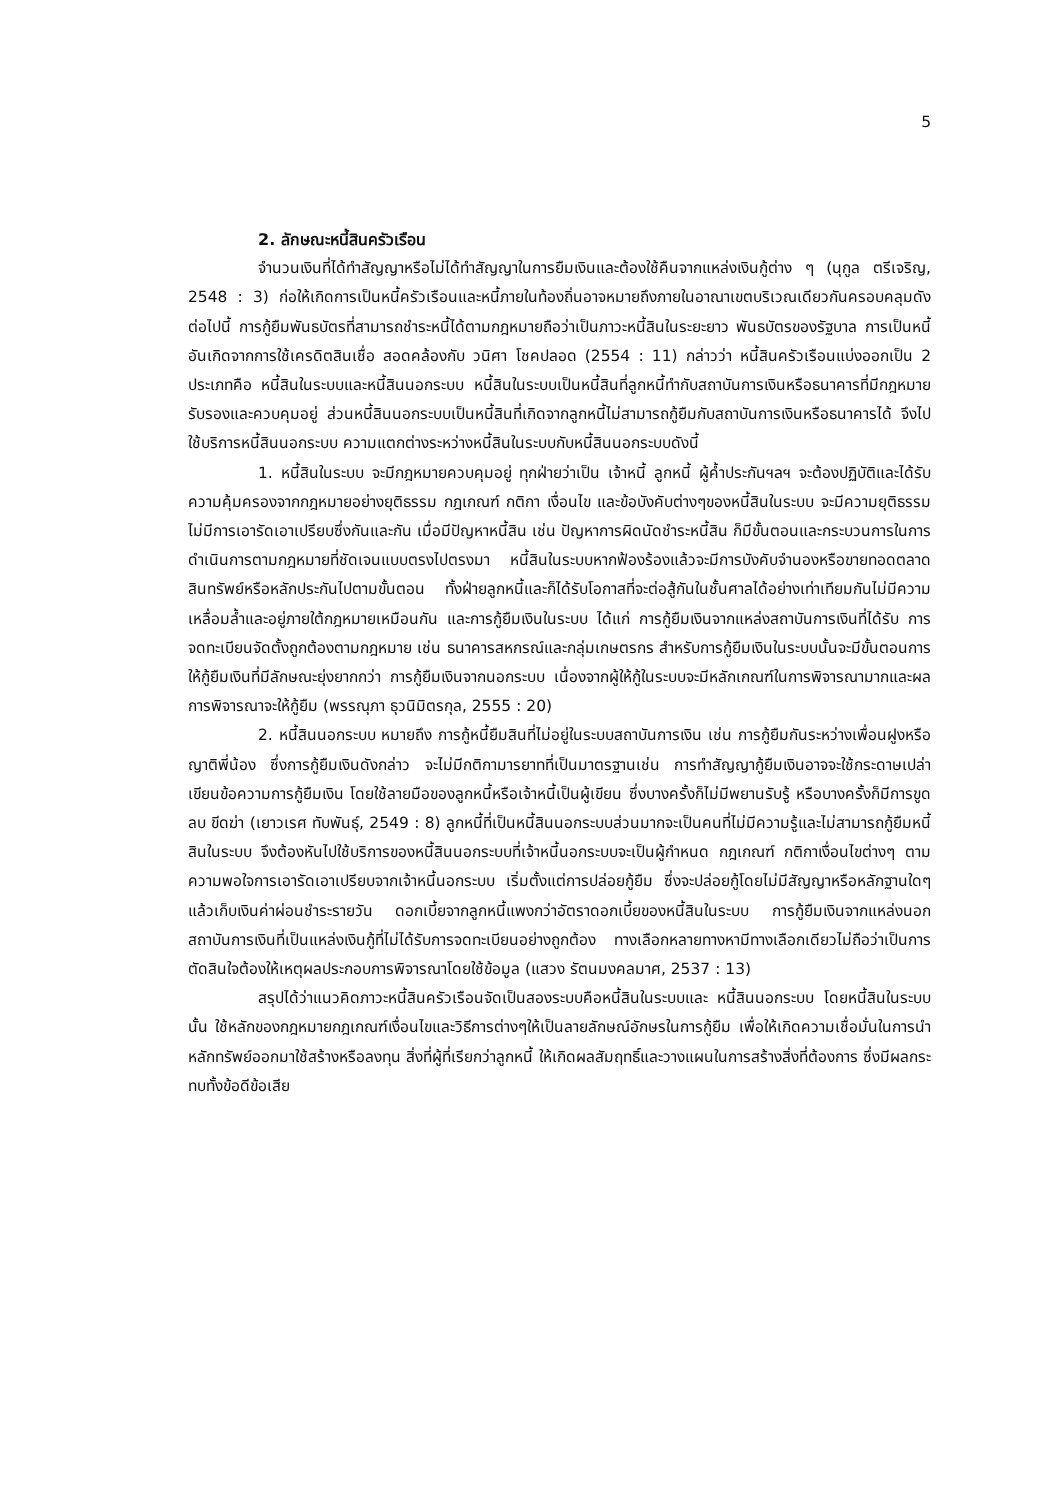5
2. ลักษณะหนี้สินครัวเรือน
จำนวนเงินที่ได้ทำสัญญาหรือไม่ได้ทำสัญญาในการยืมเงินและต้องใช้คืนจากแหล่งเงินกู้ต่าง ๆ (นุกูล ตรีเจริญ, 2548 : 3) ก่อให้เกิดการเป็นหนี้ครัวเรือนและหนี้ภายในท้องถิ่นอาจหมายถึงภายในอาณาเขตบริเวณเดียวกันครอบคลุมดังต่อไปนี้ การกู้ยืมพันธบัตรที่สามารถชำระหนี้ได้ตามกฎหมายถือว่าเป็นภาวะหนี้สินในระยะยาว พันธบัตรของรัฐบาล การเป็นหนี้อันเกิดจากการใช้เครดิตสินเชื่อ สอดคล้องกับ วนิศา โชคปลอด (2554 : 11) กล่าวว่า หนี้สินครัวเรือนแบ่งออกเป็น 2 ประเภทคือ หนี้สินในระบบและหนี้สินนอกระบบ หนี้สินในระบบเป็นหนี้สินที่ลูกหนี้ทำกับสถาบันการเงินหรือธนาคารที่มีกฎหมายรับรองและควบคุมอยู่ ส่วนหนี้สินนอกระบบเป็นหนี้สินที่เกิดจากลูกหนี้ไม่สามารถกู้ยืมกับสถาบันการเงินหรือธนาคารได้ จึงไปใช้บริการหนี้สินนอกระบบ ความแตกต่างระหว่างหนี้สินในระบบกับหนี้สินนอกระบบดังนี้
1. หนี้สินในระบบ จะมีกฎหมายควบคุมอยู่ ทุกฝ่ายว่าเป็น เจ้าหนี้ ลูกหนี้ ผู้ค้ำประกันฯลฯ จะต้องปฏิบัติและได้รับความคุ้มครองจากกฎหมายอย่างยุติธรรม กฎเกณฑ์ กติกา เงื่อนไข และข้อบังคับต่างๆของหนี้สินในระบบ จะมีความยุติธรรม ไม่มีการเอารัดเอาเปรียบซึ่งกันและกัน เมื่อมีปัญหาหนี้สิน เช่น ปัญหาการผิดนัดชำระหนี้สิน ก็มีขั้นตอนและกระบวนการในการดำเนินการตามกฎหมายที่ชัดเจนแบบตรงไปตรงมา หนี้สินในระบบหากฟ้องร้องแล้วจะมีการบังคับจำนองหรือขายทอดตลาดสินทรัพย์หรือหลักประกันไปตามขั้นตอน ทั้งฝ่ายลูกหนี้และก็ได้รับโอกาสที่จะต่อสู้กันในชั้นศาลได้อย่างเท่าเทียมกันไม่มีความเหลื่อมล้ำและอยู่ภายใต้กฎหมายเหมือนกัน และการกู้ยืมเงินในระบบ ได้แก่ การกู้ยืมเงินจากแหล่งสถาบันการเงินที่ได้รับ การจดทะเบียนจัดตั้งถูกต้องตามกฎหมาย เช่น ธนาคารสหกรณ์และกลุ่มเกษตรกร สำหรับการกู้ยืมเงินในระบบนั้นจะมีขั้นตอนการให้กู้ยืมเงินที่มีลักษณะยุ่งยากกว่า การกู้ยืมเงินจากนอกระบบ เนื่องจากผู้ให้กู้ในระบบจะมีหลักเกณฑ์ในการพิจารณามากและผลการพิจารณาจะให้กู้ยืม (พรรณุภา ธุวนิมิตรกุล, 2555 : 20)
2. หนี้สินนอกระบบ หมายถึง การกู้หนี้ยืมสินที่ไม่อยู่ในระบบสถาบันการเงิน เช่น การกู้ยืมกันระหว่างเพื่อนฝูงหรือญาติพี่น้อง ซึ่งการกู้ยืมเงินดังกล่าว จะไม่มีกติกามารยาทที่เป็นมาตรฐานเช่น การทำสัญญากู้ยืมเงินอาจจะใช้กระดาษเปล่าเขียนข้อความการกู้ยืมเงิน โดยใช้ลายมือของลูกหนี้หรือเจ้าหนี้เป็นผู้เขียน ซึ่งบางครั้งก็ไม่มีพยานรับรู้ หรือบางครั้งก็มีการขูดลบ ขีดฆ่า (เยาวเรศ ทับพันธุ์, 2549 : 8) ลูกหนี้ที่เป็นหนี้สินนอกระบบส่วนมากจะเป็นคนที่ไม่มีความรู้และไม่สามารถกู้ยืมหนี้สินในระบบ จึงต้องหันไปใช้บริการของหนี้สินนอกระบบที่เจ้าหนี้นอกระบบจะเป็นผู้กำหนด กฎเกณฑ์ กติกาเงื่อนไขต่างๆ ตามความพอใจการเอารัดเอาเปรียบจากเจ้าหนี้นอกระบบ เริ่มตั้งแต่การปล่อยกู้ยืม ซึ่งจะปล่อยกู้โดยไม่มีสัญญาหรือหลักฐานใดๆ แล้วเก็บเงินค่าผ่อนชำระรายวัน ดอกเบี้ยจากลูกหนี้แพงกว่าอัตราดอกเบี้ยของหนี้สินในระบบ การกู้ยืมเงินจากแหล่งนอกสถาบันการเงินที่เป็นแหล่งเงินกู้ที่ไม่ได้รับการจดทะเบียนอย่างถูกต้อง ทางเลือกหลายทางหามีทางเลือกเดียวไม่ถือว่าเป็นการตัดสินใจต้องให้เหตุผลประกอบการพิจารณาโดยใช้ข้อมูล (แสวง รัตนมงคลมาศ, 2537 : 13)
สรุปได้ว่าแนวคิดภาวะหนี้สินครัวเรือนจัดเป็นสองระบบคือหนี้สินในระบบและ หนี้สินนอกระบบ โดยหนี้สินในระบบนั้น ใช้หลักของกฎหมายกฎเกณฑ์เงื่อนไขและวิธีการต่างๆให้เป็นลายลักษณ์อักษรในการกู้ยืม เพื่อให้เกิดความเชื่อมั่นในการนำหลักทรัพย์ออกมาใช้สร้างหรือลงทุน สิ่งที่ผู้ที่เรียกว่าลูกหนี้ ให้เกิดผลสัมฤทธิ์และวางแผนในการสร้างสิ่งที่ต้องการ ซึ่งมีผลกระทบทั้งข้อดีข้อเสีย